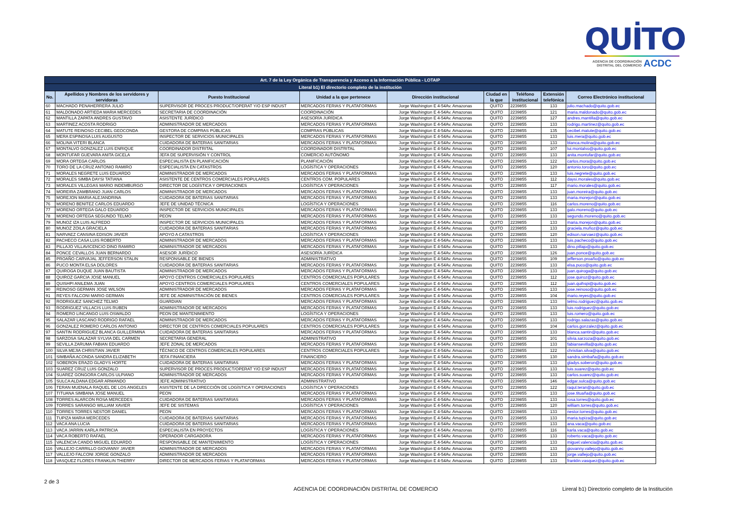QUİTO
AGENCIA DE COORDINACIÓN
DISTRITAL DEL COMERCIO ACDC
| Art. 7 de la Ley Orgánica de Transparencia y Acceso a la Información Pública - LOTAIP | | | | | | | | |
| --- | --- | --- | --- | --- | --- | --- | --- | --- |
| Literal b1) El directorio completo de la institución | | | | | | | | |
| No. | Apellidos y Nombres de los servidores y servidoras | Puesto Institucional | Unidad a la que pertenece | Dirección institucional | Ciudad en la que | Teléfono institucional | Extensión telefónica | Correo Electrónico institucional |
| 60 | MACHADO PENAHERRERA JULIO | SUPERVISOR DE PROCES PRODUCT/OPERAT Y/O ESP INDUST | MERCADOS FERIAS Y PLATAFORMAS | Jorge Washington E 4-54Av. Amazonas | QUITO | 2239855 | 133 | julio.machado@quito.gob.ec |
| 61 | MALDONADO ARTIEDA MARIA MERCEDES | SECRETARIA DE COORDINACIÓN | COORDINACIÓN | Jorge Washington E 4-54Av. Amazonas | QUITO | 2239855 | 121 | maria.maldonado@quito.gob.ec |
| 62 | MANTILLA ZAPATA ANDRES GUSTAVO | ASISTENTE JURÍDICO | ASESORÍA JURÍDICA | Jorge Washington E 4-54Av. Amazonas | QUITO | 2239855 | 127 | andres.mantilla@quito.gob.ec |
| 63 | MARTINEZ ACOSTA RODRIGO | ADMINISTRADOR DE MERCADOS | MERCADOS FERIAS Y PLATAFORMAS | Jorge Washington E 4-54Av. Amazonas | QUITO | 2239855 | 133 | rodrigo.martinez@quito.gob.ec |
| 64 | MATUTE REINOSO CECIBEL GEOCONDA | GESTORA DE COMPRAS PÚBLICAS | COMPRAS PÚBLICAS | Jorge Washington E 4-54Av. Amazonas | QUITO | 2239855 | 135 | cecibel.matute@quito.gob.ec |
| 65 | MERA ESPINOSA LUIS AUGUSTO | INSPECTOR DE SERVICIOS MUNICIPALES | MERCADOS FERIAS Y PLATAFORMAS | Jorge Washington E 4-54Av. Amazonas | QUITO | 2239855 | 133 | luis.mera@quito.gob.ec |
| 66 | MOLINA VITERI BLANCA | CUIDADORA DE BATERIAS SANITARIAS | MERCADOS FERIAS Y PLATAFORMAS | Jorge Washington E 4-54Av. Amazonas | QUITO | 2239855 | 133 | blanca.molina@quito.gob.ec |
| 67 | MONTALVO GONZALEZ LUIS ENRIQUE | COORDINADOR DISTRITAL | COORDINADOR DISTRITAL | Jorge Washington E 4-54Av. Amazonas | QUITO | 2239855 | 107 | lui.montalvo@quito.gob.ec |
| 68 | MONTUFAR GUEVARA ANITA GICELA | JEFA DE SUPERVISIÓN Y CONTROL | COMERCIO AUTÓNOMO | Jorge Washington E 4-54Av. Amazonas | QUITO | 2239855 | 133 | anita.montufar@quito.gob.ec |
| 69 | MORA ORTEGA CARLOS | ESPECIALISTA EN PLANIFICACIÓN | PLANIFICACIÓN | Jorge Washington E 4-54Av. Amazonas | QUITO | 2239855 | 122 | carlos.mora@quito.gob.ec |
| 70 | TORO DE LA CRUZ ANTONIO RAMIRO | ESPECIALISTA EN CATASTROS | LOGÍSTICA Y OPERACIONES | Jorge Washington E 4-54Av. Amazonas | QUITO | 2239855 | 120 | antonio.toro@quito.gob.ec |
| 71 | MORALES NEGRETE LUIS EDUARDO | ADMINISTRADOR DE MERCADOS | MERCADOS FERIAS Y PLATAFORMAS | Jorge Washington E 4-54Av. Amazonas | QUITO | 2239855 | 133 | luis.negrete@quito.gob.ec |
| 72 | MORALES SIMBA DAYSI TATIANA | ASISTENTE DE CENTROS COMERCIALES POPULARES | CENTROS COM. POPULARES | Jorge Washington E 4-54Av. Amazonas | QUITO | 2239855 | 112 | daysi.morales@quito.gob.ec |
| 73 | MORALES VILLEGAS MARIO INDEMBURGO | DIRECTOR DE LOGÍSTICA Y OPERACIONES | LOGÍSTICA Y OPERACIONES | Jorge Washington E 4-54Av. Amazonas | QUITO | 2239855 | 117 | mario.morales@quito.gob.ec |
| 74 | MOREIRA ZAMBRANO JUAN CARLOS | ADMINISTRADOR DE MERCADOS | MERCADOS FERIAS Y PLATAFORMAS | Jorge Washington E 4-54Av. Amazonas | QUITO | 2239855 | 133 | juan.moreira@quito.gob.ec |
| 75 | MOREJON MARIA ALEJANDRINA | CUIDADORA DE BATERIAS SANITARIAS | MERCADOS FERIAS Y PLATAFORMAS | Jorge Washington E 4-54Av. Amazonas | QUITO | 2239855 | 133 | maria.morejon@quito.gob.ec |
| 76 | MORENO BENITEZ CARLOS EDUARDO | JEFE DE UNIDAD TÉCNICA | LOGÍSTICA Y OPERACIONES | Jorge Washington E 4-54Av. Amazonas | QUITO | 2239855 | 116 | carlos.moreno@quito.gob.ec |
| 77 | MORENO ORTEGA GALO EDUARDO | INSPECTOR DE SERVICIOS MUNICIPALES | MERCADOS FERIAS Y PLATAFORMAS | Jorge Washington E 4-54Av. Amazonas | QUITO | 2239855 | 133 | galo.moreno@quito.gob.ec |
| 78 | MORENO ORTEGA SEGUNDO TELMO | PEON | MERCADOS FERIAS Y PLATAFORMAS | Jorge Washington E 4-54Av. Amazonas | QUITO | 2239855 | 133 | segundo.moreno@quito.gob.ec |
| 79 | MUNOZ IZA LUIS ALFREDO | INSPECTOR DE SERVICIOS MUNICIPALES | MERCADOS FERIAS Y PLATAFORMAS | Jorge Washington E 4-54Av. Amazonas | QUITO | 2239855 | 133 | maria.morejon@quito.gob.ec |
| 80 | MUNOZ ZOILA GRACIELA | CUIDADORA DE BATERIAS SANITARIAS | MERCADOS FERIAS Y PLATAFORMAS | Jorge Washington E 4-54Av. Amazonas | QUITO | 2239855 | 133 | graciela.muñoz@quito.gob.ec |
| 81 | NARVAEZ CANSINA EDISON JAVIER | APOYO A CATASTROS | LOGÍSTICA Y OPERACIONES | Jorge Washington E 4-54Av. Amazonas | QUITO | 2239855 | 120 | edison.narvaez@quito.gob.ec |
| 82 | PACHECO CASA LUIS ROBERTO | ADMINISTRADOR DE MERCADOS | MERCADOS FERIAS Y PLATAFORMAS | Jorge Washington E 4-54Av. Amazonas | QUITO | 2239855 | 133 | luis.pacheco@quito.gob.ec |
| 83 | PILLAJO VILLAVICENCIO DINO RAMIRO | ADMINISTRADOR DE MERCADOS | MERCADOS FERIAS Y PLATAFORMAS | Jorge Washington E 4-54Av. Amazonas | QUITO | 2239855 | 133 | dino.pillajo@quito.gob.ec |
| 84 | PONCE CEVALLOS JUAN BERNARDO | ASESOR JURÍDICO | ASESORÍA JURÍDICA | Jorge Washington E 4-54Av. Amazonas | QUITO | 2239855 | 126 | juan.ponce@quito.gob.ec |
| 85 | PROAÑO CARVAJAL JEFFERSON STALIN | RESPONSABLE DE BIENES | ADMINISTRATIVO | Jorge Washington E 4-54Av. Amazonas | QUITO | 2239855 | 109 | jefferson.proaño@quito.gob.ec |
| 86 | PUCO MONTA ELSA DOLORES | CUIDADORA DE BATERIAS SANITARIAS | MERCADOS FERIAS Y PLATAFORMAS | Jorge Washington E 4-54Av. Amazonas | QUITO | 2239855 | 133 | elsa.puco@quito.gob.ec |
| 87 | QUIROGA DUQUE JUAN BAUTISTA | ADMINISTRADOR DE MERCADOS | MERCADOS FERIAS Y PLATAFORMAS | Jorge Washington E 4-54Av. Amazonas | QUITO | 2239855 | 133 | juan.quiroga@quito.gob.ec |
| 88 | QUIROZ GARCIA JOSE MANUEL | APOYO CENTROS COMERCIALES POPULARES | CENTROS COMERCIALES POPULARES | Jorge Washington E 4-54Av. Amazonas | QUITO | 2239855 | 112 | jose.quiroz@quito.gob.ec |
| 89 | QUISHPI ANILEMA JUAN | APOYO CENTROS COMERCIALES POPULARES | CENTROS COMERCIALES POPULARES | Jorge Washington E 4-54Av. Amazonas | QUITO | 2239855 | 112 | juan.quihspi@quito.gob.ec |
| 90 | REINOSO GERMAN JOSE WILSON | ADMINISTRADOR DE MERCADOS | MERCADOS FERIAS Y PLATAFORMAS | Jorge Washington E 4-54Av. Amazonas | QUITO | 2239855 | 133 | jose.reinoso@quito.gob.ec |
| 91 | REYES FALCONI MARIO GERMAN | JEFE DE ADMINISTRACIÓN DE BIENES | CENTROS COMERCIALES POPULARES | Jorge Washington E 4-54Av. Amazonas | QUITO | 2239855 | 104 | mario.reyes@quito.gob.ec |
| 92 | RODRIGUEZ SANCHEZ TELMO | GUARDIAN | MERCADOS FERIAS Y PLATAFORMAS | Jorge Washington E 4-54Av. Amazonas | QUITO | 2239855 | 133 | telmo.rodriguez@quito.gob.ec |
| 93 | RODRIGUEZ VILLACIS LUIS RUBEN | ADMINISTRADOR DE MERCADOS | MERCADOS FERIAS Y PLATAFORMAS | Jorge Washington E 4-54Av. Amazonas | QUITO | 2239855 | 133 | luis.rodriguez@quito.gob.ec |
| 94 | ROMERO LINCANGO LUIS OSWALDO | PEON DE MANTENIMIENTO | LOGÍSTICA Y OPERACIONES | Jorge Washington E 4-54Av. Amazonas | QUITO | 2239855 | 133 | luis.romero@quito.gob.ec |
| 95 | SALAZAR LASCANO RODRIGO RAFAEL | ADMINISTRADOR DE MERCADOS | MERCADOS FERIAS Y PLATAFORMAS | Jorge Washington E 4-54Av. Amazonas | QUITO | 2239855 | 133 | rodrigo.salazas@quito.gob.ec |
| 96 | GONZALEZ ROMERO CARLOS ANTONIO | DIRECTOR DE CENTROS COMERCIALES POPULARES | CENTROS COMERCIALES POPULARES | Jorge Washington E 4-54Av. Amazonas | QUITO | 2239855 | 104 | carlos.gonzalez@quito.gob.ec |
| 97 | SANTIN RODRIGUEZ BLANCA GUILLERMINA | CUIDADORA DE BATERIAS SANITARIAS | MERCADOS FERIAS Y PLATAFORMAS | Jorge Washington E 4-54Av. Amazonas | QUITO | 2239855 | 133 | blanca.santin@quito.gob.ec |
| 98 | SARZOSA SALAZAR SYLVIA DEL CARMEN | SECRETARIA GENERAL | ADMINISTRATIVO | Jorge Washington E 4-54Av. Amazonas | QUITO | 2239855 | 101 | silvia.sarzoza@quito.gob.ec |
| 99 | SEVILLA ZARUMA FABIAN EDUARDO | JEFE ZONAL DE MERCADOS | MERCADOS FERIAS Y PLATAFORMAS | Jorge Washington E 4-54Av. Amazonas | QUITO | 2239855 | 133 | fabiansevilla@quito.gob.ec |
| 100 | SILVA MEJIA CHRISTIAN JAVIER | TÉCNICO DE CENTROS COMERCIALES POPULARES | CENTROS COMERCIALES POPULARES | Jorge Washington E 4-54Av. Amazonas | QUITO | 2239855 | 122 | christian.silva@quito.gob.ec |
| 101 | SIMBAÑA ACONDA SANDRA ELIZABETH | JEFA FINANCIERA | FINANCIERO | Jorge Washington E 4-54Av. Amazonas | QUITO | 2239855 | 130 | sandra.simbaña@quito.gob.ec |
| 102 | SOBERON ERAZO GLADYS HORTE | CUIDADORA DE BATERIAS SANITARIAS | MERCADOS FERIAS Y PLATAFORMAS | Jorge Washington E 4-54Av. Amazonas | QUITO | 2239855 | 133 | gladys.soberon@quito.gob.ec |
| 103 | SUAREZ CRUZ LUIS GONZALO | SUPERVISOR DE PROCES PRODUCT/OPERAT Y/O ESP INDUST | MERCADOS FERIAS Y PLATAFORMAS | Jorge Washington E 4-54Av. Amazonas | QUITO | 2239855 | 133 | luis.suarez@quito.gob.ec |
| 104 | SUAREZ GONGORA CARLOS ULPIANO | ADMINISTRADOR DE MERCADOS | MERCADOS FERIAS Y PLATAFORMAS | Jorge Washington E 4-54Av. Amazonas | QUITO | 2239855 | 133 | carlos.suarez@quito.gob.ec |
| 105 | SULCA ALDANA EDGAR ARMANDO | JEFE ADMINISTRATIVO | ADMINISTRATIVO | Jorge Washington E 4-54Av. Amazonas | QUITO | 2239855 | 146 | edgar.sulca@quito.gob.ec |
| 106 | TERAN MUENALA RAQUEL DE LOS ANGELES | ASISTENTE DE LA DIRECCIÓN DE LOGÍSTICA Y OPERACIONES | LOGÍSTICA Y OPERACIONES | Jorge Washington E 4-54Av. Amazonas | QUITO | 2239855 | 122 | raqul.teran@quito.gob.ec |
| 107 | TITUANA SIMBANA JOSE MANUEL | PEON | MERCADOS FERIAS Y PLATAFORMAS | Jorge Washington E 4-54Av. Amazonas | QUITO | 2239855 | 133 | jose.tituaña@quito.gob.ec |
| 108 | TORRES ALARCON ROSA MERCEDES | CUIDADORA DE BATERIAS SANITARIAS | MERCADOS FERIAS Y PLATAFORMAS | Jorge Washington E 4-54Av. Amazonas | QUITO | 2239855 | 133 | rosa.torres@quito.gob.ec |
| 109 | TORRES SARANGO WILLIAM XAVIER | JEFE DE SISTEMAS | LOGÍSTICA Y OPERACIONES | Jorge Washington E 4-54Av. Amazonas | QUITO | 2239855 | 120 | william.torres@quito.gob.ec |
| 110 | TORRES TORRES NESTOR DANIEL | PEON | MERCADOS FERIAS Y PLATAFORMAS | Jorge Washington E 4-54Av. Amazonas | QUITO | 2239855 | 133 | nestor.torres@quito.gob.ec |
| 111 | TUPIZA MARIA MERCEDES | CUIDADORA DE BATERIAS SANITARIAS | MERCADOS FERIAS Y PLATAFORMAS | Jorge Washington E 4-54Av. Amazonas | QUITO | 2239855 | 133 | maria.tupiza@quito.gob.ec |
| 112 | VACA ANA LUCIA | CUIDADORA DE BATERIAS SANITARIAS | MERCADOS FERIAS Y PLATAFORMAS | Jorge Washington E 4-54Av. Amazonas | QUITO | 2239855 | 133 | ana.vaca@quito.gob.ec |
| 113 | VACA JARRIN KARLA PATRICIA | ESPECIALISTA EN PROYECTOS | LOGÍSTICA Y OPERACIONES | Jorge Washington E 4-54Av. Amazonas | QUITO | 2239855 | 116 | karla.vaca@quito.gob.ec |
| 114 | VACA ROBERTO RAFAEL | OPERADOR CARGADORA | MERCADOS FERIAS Y PLATAFORMAS | Jorge Washington E 4-54Av. Amazonas | QUITO | 2239855 | 133 | roberto.vaca@quito.gob.ec |
| 115 | VALENCIA CANDO MIGUEL EDUARDO | RESPONSABLE DE MANTENIMIENTO | LOGÍSTICA Y OPERACIONES | Jorge Washington E 4-54Av. Amazonas | QUITO | 2239855 | 133 | miguel.valencia@quito.gob.ec |
| 116 | VALLEJO CARRILLO GIOVANNY JAVIER | ADMINISTRADOR DE MERCADOS | MERCADOS FERIAS Y PLATAFORMAS | Jorge Washington E 4-54Av. Amazonas | QUITO | 2239855 | 133 | giovanny.vallejo@quito.gob.ec |
| 117 | VALLEJO FALCONI JORGE GONZALO | ADMINISTRADOR DE MERCADOS | MERCADOS FERIAS Y PLATAFORMAS | Jorge Washington E 4-54Av. Amazonas | QUITO | 2239855 | 133 | jorge.vallejo@quito.gob.ec |
| 118 | VASQUEZ FLORES FRANKLIN THIERRY | DIRECTOR DE MERCADOS FERIAS Y PLATAFORMAS | MERCADOS FERIAS Y PLATAFORMAS | Jorge Washington E 4-54Av. Amazonas | QUITO | 2239855 | 133 | franklin.vasquez@quito.gob.ec |
2 de 3
AGENCIA DE COORDINACIÓN DISTRITAL DE COMERCIO
Lireral b1) Directorio completo de la Institución